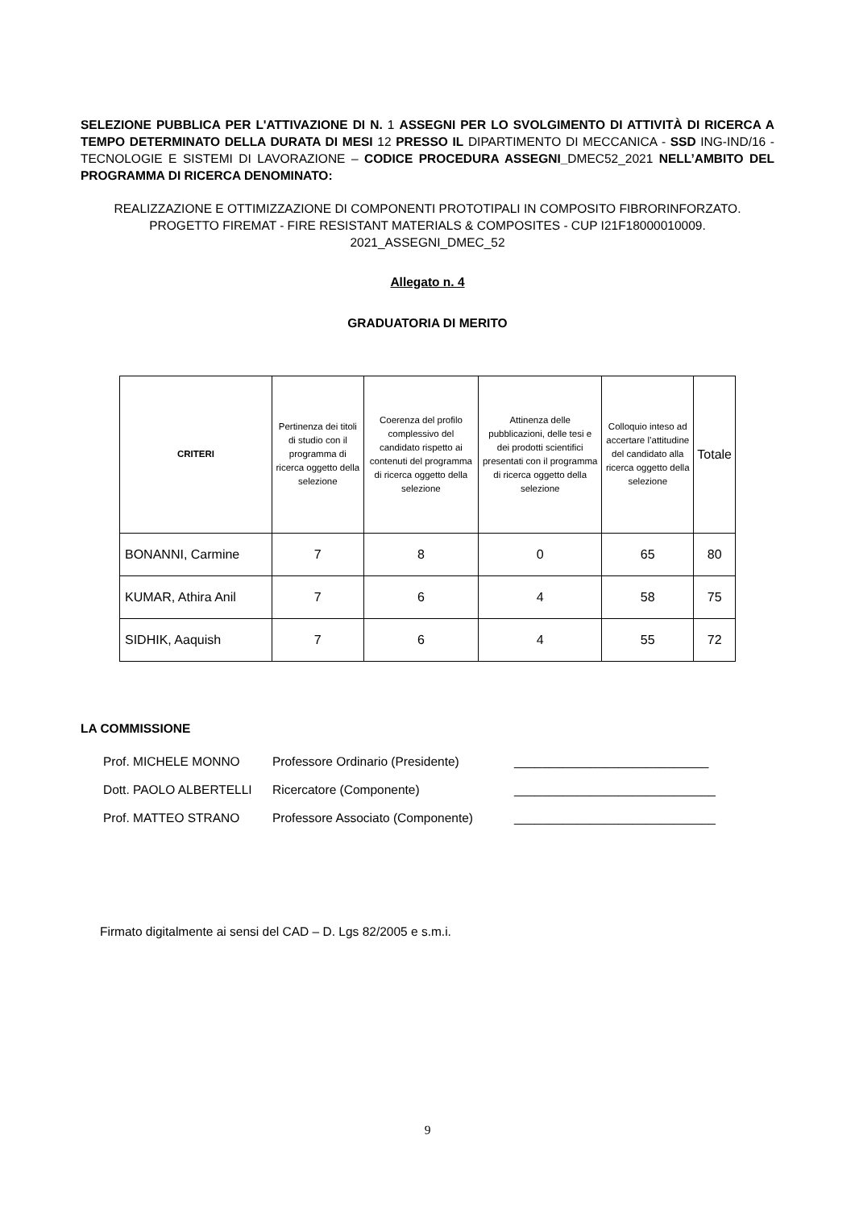SELEZIONE PUBBLICA PER L'ATTIVAZIONE DI N. 1 ASSEGNI PER LO SVOLGIMENTO DI ATTIVITÀ DI RICERCA A TEMPO DETERMINATO DELLA DURATA DI MESI 12 PRESSO IL DIPARTIMENTO DI MECCANICA - SSD ING-IND/16 - TECNOLOGIE E SISTEMI DI LAVORAZIONE – CODICE PROCEDURA ASSEGNI_DMEC52_2021 NELL’AMBITO DEL PROGRAMMA DI RICERCA DENOMINATO:
REALIZZAZIONE E OTTIMIZZAZIONE DI COMPONENTI PROTOTIPALI IN COMPOSITO FIBRORINFORZATO.
PROGETTO FIREMAT - FIRE RESISTANT MATERIALS & COMPOSITES - CUP I21F18000010009.
2021_ASSEGNI_DMEC_52
Allegato n. 4
GRADUATORIA DI MERITO
| CRITERI | Pertinenza dei titoli di studio con il programma di ricerca oggetto della selezione | Coerenza del profilo complessivo del candidato rispetto ai contenuti del programma di ricerca oggetto della selezione | Attinenza delle pubblicazioni, delle tesi e dei prodotti scientifici presentati con il programma di ricerca oggetto della selezione | Colloquio inteso ad accertare l’attitudine del candidato alla ricerca oggetto della selezione | Totale |
| --- | --- | --- | --- | --- | --- |
| BONANNI, Carmine | 7 | 8 | 0 | 65 | 80 |
| KUMAR, Athira Anil | 7 | 6 | 4 | 58 | 75 |
| SIDHIK, Aaquish | 7 | 6 | 4 | 55 | 72 |
LA COMMISSIONE
Prof. MICHELE MONNO
Professore Ordinario (Presidente)
____________________________
Dott. PAOLO ALBERTELLI
Ricercatore (Componente)
_____________________________
Prof. MATTEO STRANO
Professore Associato (Componente)
_____________________________
Firmato digitalmente ai sensi del CAD – D. Lgs 82/2005 e s.m.i.
9